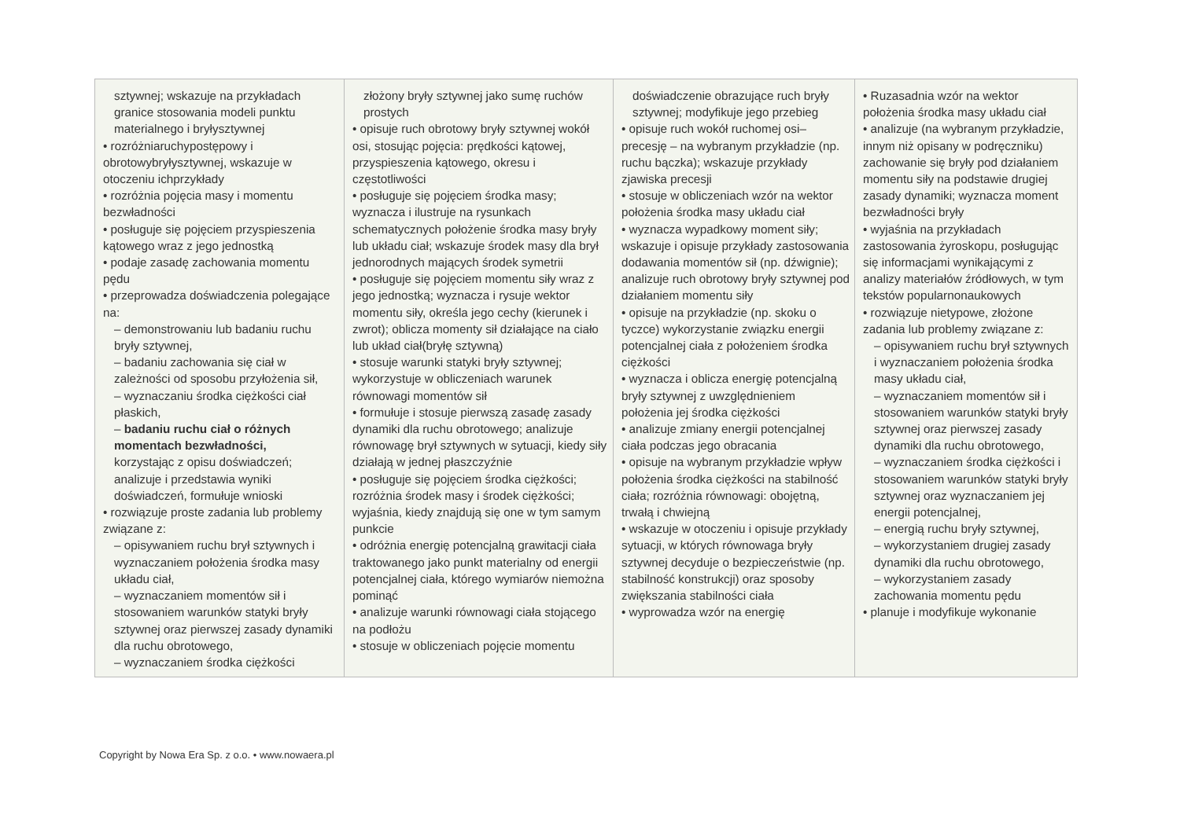| sztywnej; wskazuje na przykładach granice stosowania modeli punktu materialnego i bryłysztywnej • rozróżniaruchypostępowy i obrotowybryłysztywnej, wskazuje w otoczeniu ichprzykłady • rozróżnia pojęcia masy i momentu bezwładności • posługuje się pojęciem przyspieszenia kątowego wraz z jego jednostką • podaje zasadę zachowania momentu pędu • przeprowadza doświadczenia polegające na: – demonstrowaniu lub badaniu ruchu bryły sztywnej, – badaniu zachowania się ciał w zależności od sposobu przyłożenia sił, – wyznaczaniu środka ciężkości ciał płaskich, – badaniu ruchu ciał o różnych momentach bezwładności, korzystając z opisu doświadczeń; analizuje i przedstawia wyniki doświadczeń, formułuje wnioski • rozwiązuje proste zadania lub problemy związane z: – opisywaniem ruchu brył sztywnych i wyznaczaniem położenia środka masy układu ciał, – wyznaczaniem momentów sił i stosowaniem warunków statyki bryły sztywnej oraz pierwszej zasady dynamiki dla ruchu obrotowego, – wyznaczaniem środka ciężkości | złożony bryły sztywnej jako sumę ruchów prostych • opisuje ruch obrotowy bryły sztywnej wokół osi, stosując pojęcia: prędkości kątowej, przyspieszenia kątowego, okresu i częstotliwości • posługuje się pojęciem środka masy; wyznacza i ilustruje na rysunkach schematycznych położenie środka masy bryły lub układu ciał; wskazuje środek masy dla brył jednorodnych mających środek symetrii • posługuje się pojęciem momentu siły wraz z jego jednostką; wyznacza i rysuje wektor momentu siły, określa jego cechy (kierunek i zwrot); oblicza momenty sił działające na ciało lub układ ciał(bryłę sztywną) • stosuje warunki statyki bryły sztywnej; wykorzystuje w obliczeniach warunek równowagi momentów sił • formułuje i stosuje pierwszą zasadę zasady dynamiki dla ruchu obrotowego; analizuje równowagę brył sztywnych w sytuacji, kiedy siły działają w jednej płaszczyźnie • posługuje się pojęciem środka ciężkości; rozróżnia środek masy i środek ciężkości; wyjaśnia, kiedy znajdują się one w tym samym punkcie • odróżnia energię potencjalną grawitacji ciała traktowanego jako punkt materialny od energii potencjalnej ciała, którego wymiarów niemożna pominąć • analizuje warunki równowagi ciała stojącego na podłożu • stosuje w obliczeniach pojęcie momentu | doświadczenie obrazujące ruch bryły sztywnej; modyfikuje jego przebieg • opisuje ruch wokół ruchomej osi– precesję – na wybranym przykładzie (np. ruchu bączka); wskazuje przykłady zjawiska precesji • stosuje w obliczeniach wzór na wektor położenia środka masy układu ciał • wyznacza wypadkowy moment siły; wskazuje i opisuje przykłady zastosowania dodawania momentów sił (np. dźwignie); analizuje ruch obrotowy bryły sztywnej pod działaniem momentu siły • opisuje na przykładzie (np. skoku o tyczce) wykorzystanie związku energii potencjalnej ciała z położeniem środka ciężkości • wyznacza i oblicza energię potencjalną bryły sztywnej z uwzględnieniem położenia jej środka ciężkości • analizuje zmiany energii potencjalnej ciała podczas jego obracania • opisuje na wybranym przykładzie wpływ położenia środka ciężkości na stabilność ciała; rozróżnia równowagi: obojętną, trwałą i chwiejną • wskazuje w otoczeniu i opisuje przykłady sytuacji, w których równowaga bryły sztywnej decyduje o bezpieczeństwie (np. stabilność konstrukcji) oraz sposoby zwiększania stabilności ciała • wyprowadza wzór na energię | • Ruzasadnia wzór na wektor położenia środka masy układu ciał • analizuje (na wybranym przykładzie, innym niż opisany w podręczniku) zachowanie się bryły pod działaniem momentu siły na podstawie drugiej zasady dynamiki; wyznacza moment bezwładności bryły • wyjaśnia na przykładach zastosowania żyroskopu, posługując się informacjami wynikającymi z analizy materiałów źródłowych, w tym tekstów popularnonaukowych • rozwiązuje nietypowe, złożone zadania lub problemy związane z: – opisywaniem ruchu brył sztywnych i wyznaczaniem położenia środka masy układu ciał, – wyznaczaniem momentów sił i stosowaniem warunków statyki bryły sztywnej oraz pierwszej zasady dynamiki dla ruchu obrotowego, – wyznaczaniem środka ciężkości i stosowaniem warunków statyki bryły sztywnej oraz wyznaczaniem jej energii potencjalnej, – energią ruchu bryły sztywnej, – wykorzystaniem drugiej zasady dynamiki dla ruchu obrotowego, – wykorzystaniem zasady zachowania momentu pędu • planuje i modyfikuje wykonanie |
Copyright by Nowa Era Sp. z o.o. • www.nowaera.pl